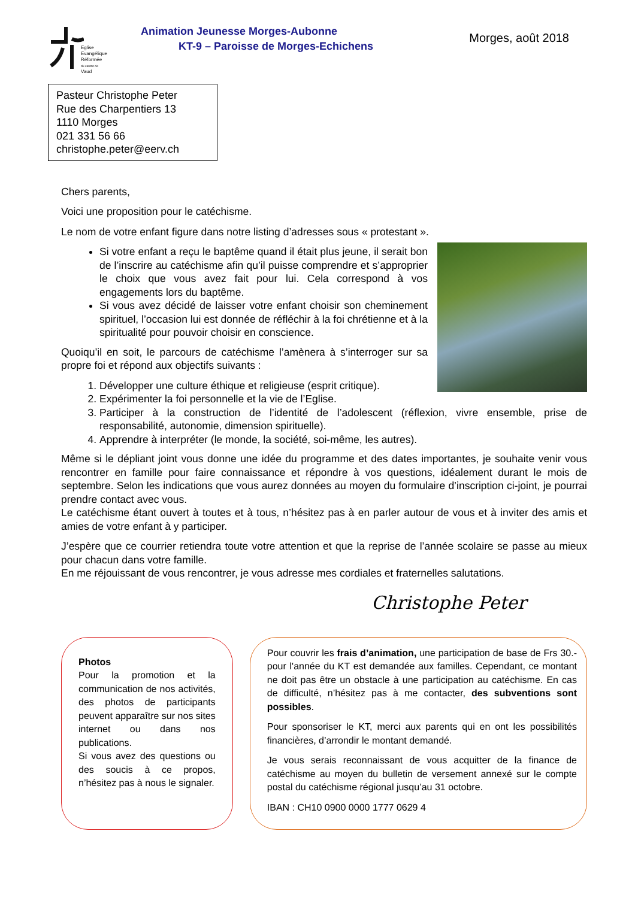Eglise
Evangélique
Réformée
du canton de
Vaud
Animation Jeunesse Morges-Aubonne
KT-9 – Paroisse de Morges-Echichens
Morges, août 2018
Pasteur Christophe Peter
Rue des Charpentiers 13
1110 Morges
021 331 56 66
christophe.peter@eerv.ch
Chers parents,
Voici une proposition pour le catéchisme.
Le nom de votre enfant figure dans notre listing d’adresses sous « protestant ».
Si votre enfant a reçu le baptême quand il était plus jeune, il serait bon de l’inscrire au catéchisme afin qu’il puisse comprendre et s’approprier le choix que vous avez fait pour lui. Cela correspond à vos engagements lors du baptême.
Si vous avez décidé de laisser votre enfant choisir son cheminement spirituel, l’occasion lui est donnée de réfléchir à la foi chrétienne et à la spiritualité pour pouvoir choisir en conscience.
Quoiqu’il en soit, le parcours de catéchisme l’amènera à s’interroger sur sa propre foi et répond aux objectifs suivants :
1. Développer une culture éthique et religieuse (esprit critique).
2. Expérimenter la foi personnelle et la vie de l’Eglise.
3. Participer à la construction de l’identité de l’adolescent (réflexion, vivre ensemble, prise de responsabilité, autonomie, dimension spirituelle).
4. Apprendre à interpréter (le monde, la société, soi-même, les autres).
Même si le dépliant joint vous donne une idée du programme et des dates importantes, je souhaite venir vous rencontrer en famille pour faire connaissance et répondre à vos questions, idéalement durant le mois de septembre. Selon les indications que vous aurez données au moyen du formulaire d’inscription ci-joint, je pourrai prendre contact avec vous.
Le catéchisme étant ouvert à toutes et à tous, n’hésitez pas à en parler autour de vous et à inviter des amis et amies de votre enfant à y participer.
J’espère que ce courrier retiendra toute votre attention et que la reprise de l’année scolaire se passe au mieux pour chacun dans votre famille.
En me réjouissant de vous rencontrer, je vous adresse mes cordiales et fraternelles salutations.
Christophe Peter
Photos
Pour la promotion et la communication de nos activités, des photos de participants peuvent apparaître sur nos sites internet ou dans nos publications.
Si vous avez des questions ou des soucis à ce propos, n’hésitez pas à nous le signaler.
Pour couvrir les frais d’animation, une participation de base de Frs 30.- pour l'année du KT est demandée aux familles. Cependant, ce montant ne doit pas être un obstacle à une participation au catéchisme. En cas de difficulté, n’hésitez pas à me contacter, des subventions sont possibles.
Pour sponsoriser le KT, merci aux parents qui en ont les possibilités financières, d’arrondir le montant demandé.
Je vous serais reconnaissant de vous acquitter de la finance de catéchisme au moyen du bulletin de versement annexé sur le compte postal du catéchisme régional jusqu’au 31 octobre.
IBAN : CH10 0900 0000 1777 0629 4